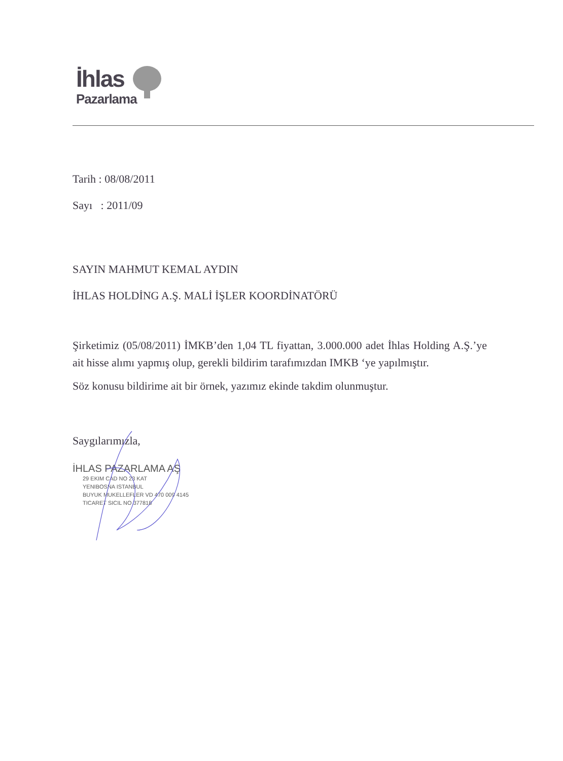İhlas
Pazarlama
Tarih : 08/08/2011
Sayı : 2011/09
SAYIN MAHMUT KEMAL AYDIN
İHLAS HOLDİNG A.Ş. MALİ İŞLER KOORDİNATÖRÜ
Şirketimiz (05/08/2011) İMKB’den 1,04 TL fiyattan, 3.000.000 adet İhlas Holding A.Ş.’ye ait hisse alımı yapmış olup, gerekli bildirim tarafımızdan IMKB ‘ye yapılmıştır.
Söz konusu bildirime ait bir örnek, yazımız ekinde takdim olunmuştur.
Saygılarımızla,
İHLAS PAZARLAMA AŞ
29 EKIM CAD NO 23 KAT
YENIBOSNA ISTANBUL
BUYUK MUKELLEFLER VD 470 009 4145
TICARET SICIL NO 377818